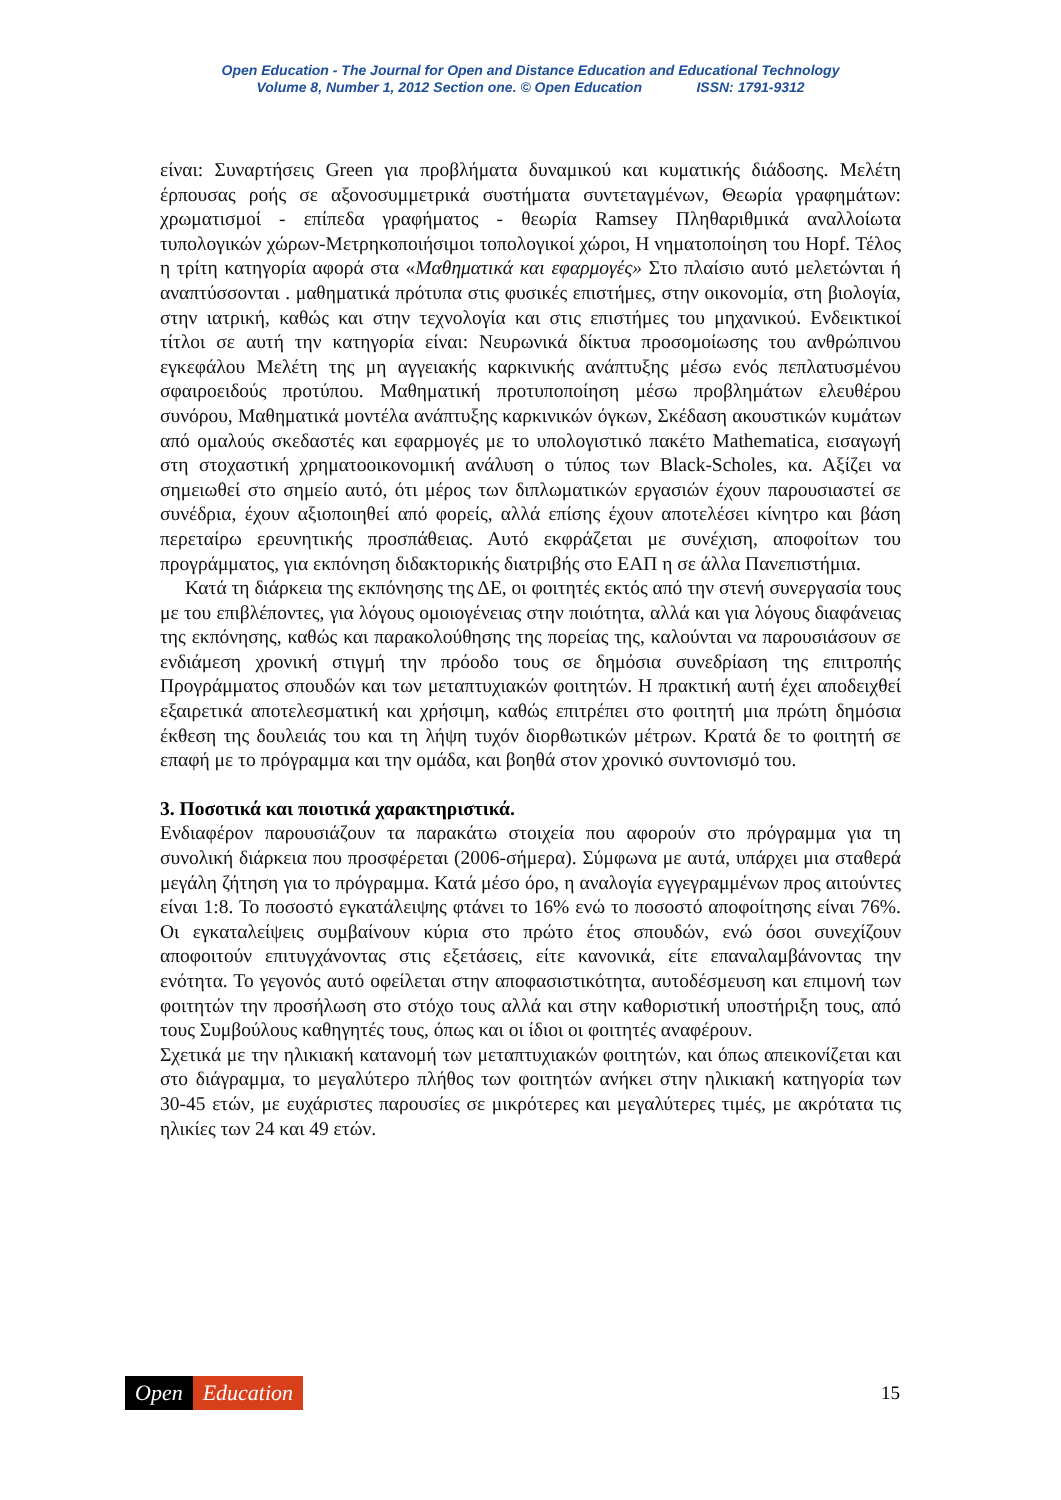Open Education - The Journal for Open and Distance Education and Educational Technology
Volume 8, Number 1, 2012 Section one. © Open Education ISSN: 1791-9312
είναι: Συναρτήσεις Green για προβλήματα δυναμικού και κυματικής διάδοσης. Μελέτη έρπουσας ροής σε αξονοσυμμετρικά συστήματα συντεταγμένων, Θεωρία γραφημάτων: χρωματισμοί - επίπεδα γραφήματος - θεωρία Ramsey Πληθαριθμικά αναλλοίωτα τυπολογικών χώρων-Μετρηκοποιήσιμοι τοπολογικοί χώροι, Η νηματοποίηση του Hopf. Τέλος η τρίτη κατηγορία αφορά στα «Μαθηματικά και εφαρμογές» Στο πλαίσιο αυτό μελετώνται ή αναπτύσσονται . μαθηματικά πρότυπα στις φυσικές επιστήμες, στην οικονομία, στη βιολογία, στην ιατρική, καθώς και στην τεχνολογία και στις επιστήμες του μηχανικού. Ενδεικτικοί τίτλοι σε αυτή την κατηγορία είναι: Νευρωνικά δίκτυα προσομοίωσης του ανθρώπινου εγκεφάλου Μελέτη της μη αγγειακής καρκινικής ανάπτυξης μέσω ενός πεπλατυσμένου σφαιροειδούς προτύπου. Μαθηματική προτυποποίηση μέσω προβλημάτων ελευθέρου συνόρου, Μαθηματικά μοντέλα ανάπτυξης καρκινικών όγκων, Σκέδαση ακουστικών κυμάτων από ομαλούς σκεδαστές και εφαρμογές με το υπολογιστικό πακέτο Mathematica, εισαγωγή στη στοχαστική χρηματοοικονομική ανάλυση ο τύπος των Black-Scholes, κα. Αξίζει να σημειωθεί στο σημείο αυτό, ότι μέρος των διπλωματικών εργασιών έχουν παρουσιαστεί σε συνέδρια, έχουν αξιοποιηθεί από φορείς, αλλά επίσης έχουν αποτελέσει κίνητρο και βάση περεταίρω ερευνητικής προσπάθειας. Αυτό εκφράζεται με συνέχιση, αποφοίτων του προγράμματος, για εκπόνηση διδακτορικής διατριβής στο ΕΑΠ η σε άλλα Πανεπιστήμια.
Κατά τη διάρκεια της εκπόνησης της ΔΕ, οι φοιτητές εκτός από την στενή συνεργασία τους με του επιβλέποντες, για λόγους ομοιογένειας στην ποιότητα, αλλά και για λόγους διαφάνειας της εκπόνησης, καθώς και παρακολούθησης της πορείας της, καλούνται να παρουσιάσουν σε ενδιάμεση χρονική στιγμή την πρόοδο τους σε δημόσια συνεδρίαση της επιτροπής Προγράμματος σπουδών και των μεταπτυχιακών φοιτητών. Η πρακτική αυτή έχει αποδειχθεί εξαιρετικά αποτελεσματική και χρήσιμη, καθώς επιτρέπει στο φοιτητή μια πρώτη δημόσια έκθεση της δουλειάς του και τη λήψη τυχόν διορθωτικών μέτρων. Κρατά δε το φοιτητή σε επαφή με το πρόγραμμα και την ομάδα, και βοηθά στον χρονικό συντονισμό του.
3. Ποσοτικά και ποιοτικά χαρακτηριστικά.
Ενδιαφέρον παρουσιάζουν τα παρακάτω στοιχεία που αφορούν στο πρόγραμμα για τη συνολική διάρκεια που προσφέρεται (2006-σήμερα). Σύμφωνα με αυτά, υπάρχει μια σταθερά μεγάλη ζήτηση για το πρόγραμμα. Κατά μέσο όρο, η αναλογία εγγεγραμμένων προς αιτούντες είναι 1:8. Το ποσοστό εγκατάλειψης φτάνει το 16% ενώ το ποσοστό αποφοίτησης είναι 76%. Οι εγκαταλείψεις συμβαίνουν κύρια στο πρώτο έτος σπουδών, ενώ όσοι συνεχίζουν αποφοιτούν επιτυγχάνοντας στις εξετάσεις, είτε κανονικά, είτε επαναλαμβάνοντας την ενότητα. Το γεγονός αυτό οφείλεται στην αποφασιστικότητα, αυτοδέσμευση και επιμονή των φοιτητών την προσήλωση στο στόχο τους αλλά και στην καθοριστική υποστήριξη τους, από τους Συμβούλους καθηγητές τους, όπως και οι ίδιοι οι φοιτητές αναφέρουν.
Σχετικά με την ηλικιακή κατανομή των μεταπτυχιακών φοιτητών, και όπως απεικονίζεται και στο διάγραμμα, το μεγαλύτερο πλήθος των φοιτητών ανήκει στην ηλικιακή κατηγορία των 30-45 ετών, με ευχάριστες παρουσίες σε μικρότερες και μεγαλύτερες τιμές, με ακρότατα τις ηλικίες των 24 και 49 ετών.
Open Education
15